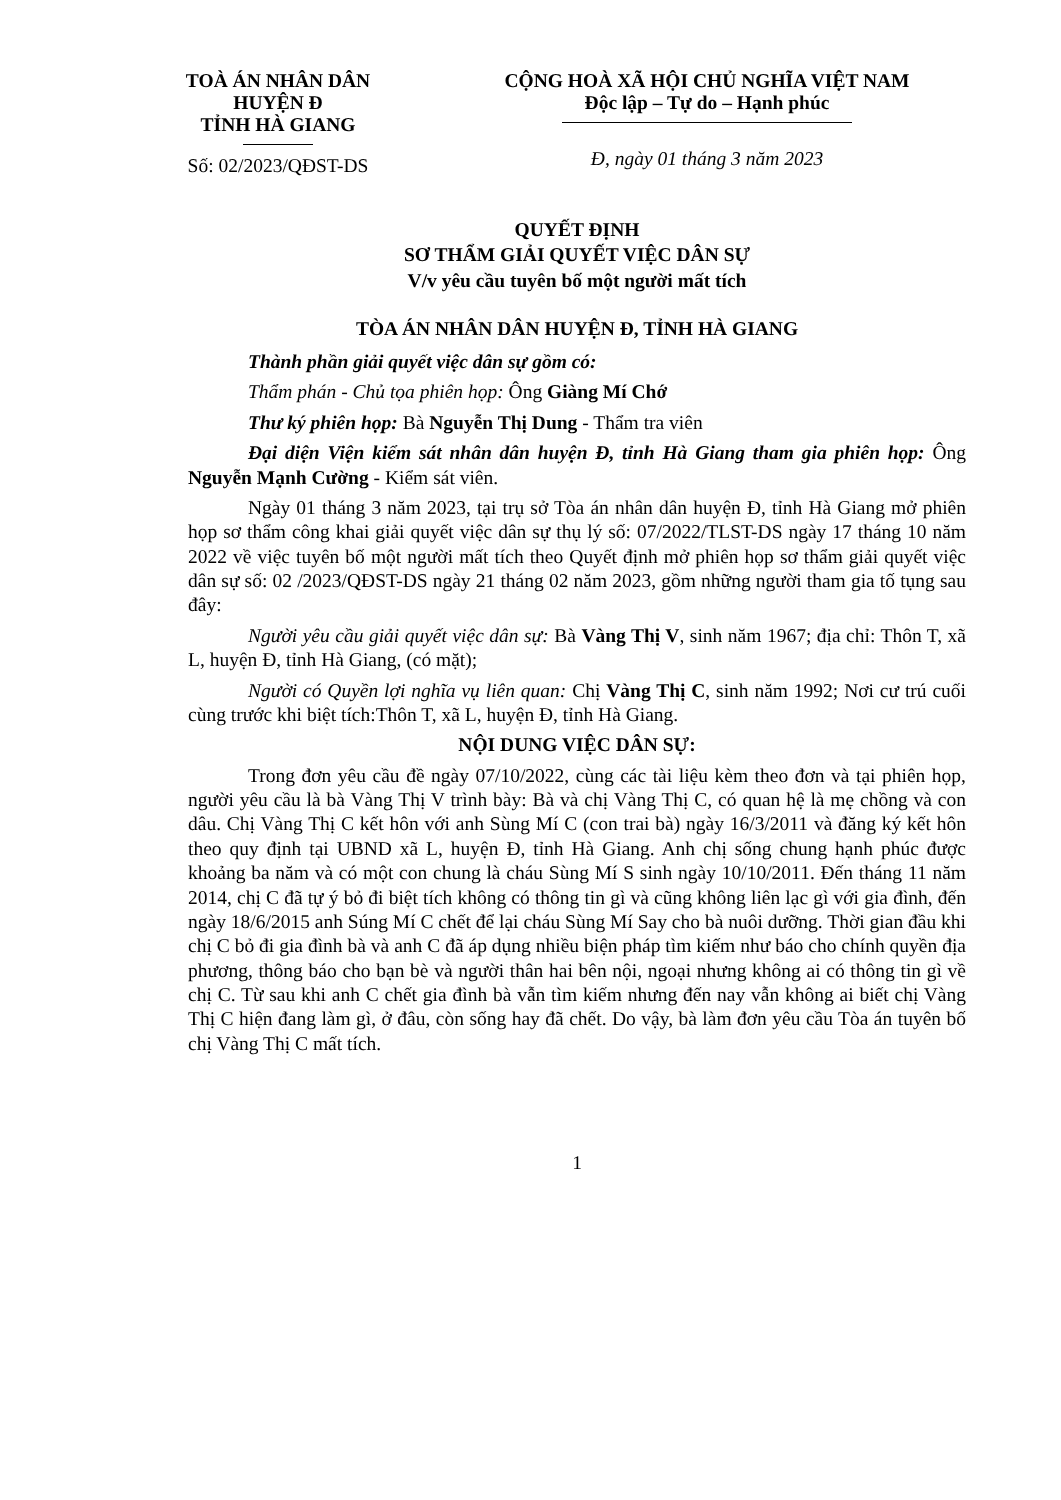TOÀ ÁN NHÂN DÂN
HUYỆN Đ
TỈNH HÀ GIANG
Số: 02/2023/QĐST-DS
CỘNG HOÀ XÃ HỘI CHỦ NGHĨA VIỆT NAM
Độc lập – Tự do – Hạnh phúc
Đ, ngày 01 tháng 3 năm 2023
QUYẾT ĐỊNH
SƠ THẨM GIẢI QUYẾT VIỆC DÂN SỰ
V/v yêu cầu tuyên bố một người mất tích
TÒA ÁN NHÂN DÂN HUYỆN Đ, TỈNH HÀ GIANG
Thành phần giải quyết việc dân sự gồm có:
Thẩm phán - Chủ tọa phiên họp: Ông Giàng Mí Chớ
Thư ký phiên họp: Bà Nguyễn Thị Dung - Thẩm tra viên
Đại diện Viện kiểm sát nhân dân huyện Đ, tỉnh Hà Giang tham gia phiên họp: Ông Nguyễn Mạnh Cường - Kiểm sát viên.
Ngày 01 tháng 3 năm 2023, tại trụ sở Tòa án nhân dân huyện Đ, tỉnh Hà Giang mở phiên họp sơ thẩm công khai giải quyết việc dân sự thụ lý số: 07/2022/TLST-DS ngày 17 tháng 10 năm 2022 về việc tuyên bố một người mất tích theo Quyết định mở phiên họp sơ thẩm giải quyết việc dân sự số: 02 /2023/QĐST-DS ngày 21 tháng 02 năm 2023, gồm những người tham gia tố tụng sau đây:
Người yêu cầu giải quyết việc dân sự: Bà Vàng Thị V, sinh năm 1967; địa chỉ: Thôn T, xã L, huyện Đ, tỉnh Hà Giang, (có mặt);
Người có Quyền lợi nghĩa vụ liên quan: Chị Vàng Thị C, sinh năm 1992; Nơi cư trú cuối cùng trước khi biệt tích:Thôn T, xã L, huyện Đ, tỉnh Hà Giang.
NỘI DUNG VIỆC DÂN SỰ:
Trong đơn yêu cầu đề ngày 07/10/2022, cùng các tài liệu kèm theo đơn và tại phiên họp, người yêu cầu là bà Vàng Thị V trình bày: Bà và chị Vàng Thị C, có quan hệ là mẹ chồng và con dâu. Chị Vàng Thị C kết hôn với anh Sùng Mí C (con trai bà) ngày 16/3/2011 và đăng ký kết hôn theo quy định tại UBND xã L, huyện Đ, tỉnh Hà Giang. Anh chị sống chung hạnh phúc được khoảng ba năm và có một con chung là cháu Sùng Mí S sinh ngày 10/10/2011. Đến tháng 11 năm 2014, chị C đã tự ý bỏ đi biệt tích không có thông tin gì và cũng không liên lạc gì với gia đình, đến ngày 18/6/2015 anh Súng Mí C chết để lại cháu Sùng Mí Say cho bà nuôi dưỡng. Thời gian đầu khi chị C bỏ đi gia đình bà và anh C đã áp dụng nhiều biện pháp tìm kiếm như báo cho chính quyền địa phương, thông báo cho bạn bè và người thân hai bên nội, ngoại nhưng không ai có thông tin gì về chị C. Từ sau khi anh C chết gia đình bà vẫn tìm kiếm nhưng đến nay vẫn không ai biết chị Vàng Thị C hiện đang làm gì, ở đâu, còn sống hay đã chết. Do vậy, bà làm đơn yêu cầu Tòa án tuyên bố chị Vàng Thị C mất tích.
1